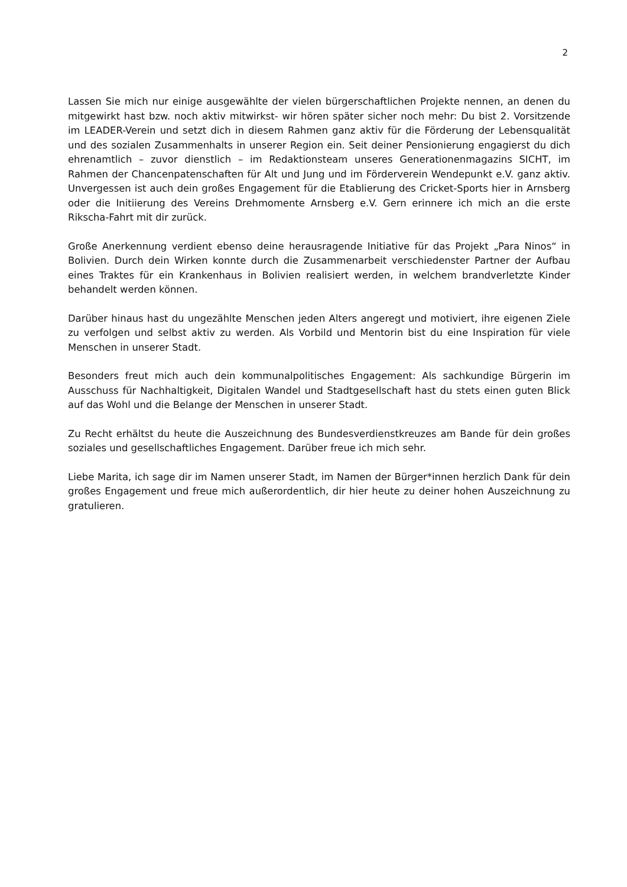2
Lassen Sie mich nur einige ausgewählte der vielen bürgerschaftlichen Projekte nennen, an denen du mitgewirkt hast bzw. noch aktiv mitwirkst- wir hören später sicher noch mehr: Du bist 2. Vorsitzende im LEADER-Verein und setzt dich in diesem Rahmen ganz aktiv für die Förderung der Lebensqualität und des sozialen Zusammenhalts in unserer Region ein. Seit deiner Pensionierung engagierst du dich ehrenamtlich – zuvor dienstlich – im Redaktionsteam unseres Generationenmagazins SICHT, im Rahmen der Chancenpatenschaften für Alt und Jung und im Förderverein Wendepunkt e.V. ganz aktiv. Unvergessen ist auch dein großes Engagement für die Etablierung des Cricket-Sports hier in Arnsberg oder die Initiierung des Vereins Drehmomente Arnsberg e.V. Gern erinnere ich mich an die erste Rikscha-Fahrt mit dir zurück.
Große Anerkennung verdient ebenso deine herausragende Initiative für das Projekt „Para Ninos“ in Bolivien. Durch dein Wirken konnte durch die Zusammenarbeit verschiedenster Partner der Aufbau eines Traktes für ein Krankenhaus in Bolivien realisiert werden, in welchem brandverletzte Kinder behandelt werden können.
Darüber hinaus hast du ungezählte Menschen jeden Alters angeregt und motiviert, ihre eigenen Ziele zu verfolgen und selbst aktiv zu werden. Als Vorbild und Mentorin bist du eine Inspiration für viele Menschen in unserer Stadt.
Besonders freut mich auch dein kommunalpolitisches Engagement: Als sachkundige Bürgerin im Ausschuss für Nachhaltigkeit, Digitalen Wandel und Stadtgesellschaft hast du stets einen guten Blick auf das Wohl und die Belange der Menschen in unserer Stadt.
Zu Recht erhältst du heute die Auszeichnung des Bundesverdienstkreuzes am Bande für dein großes soziales und gesellschaftliches Engagement. Darüber freue ich mich sehr.
Liebe Marita, ich sage dir im Namen unserer Stadt, im Namen der Bürger*innen herzlich Dank für dein großes Engagement und freue mich außerordentlich, dir hier heute zu deiner hohen Auszeichnung zu gratulieren.